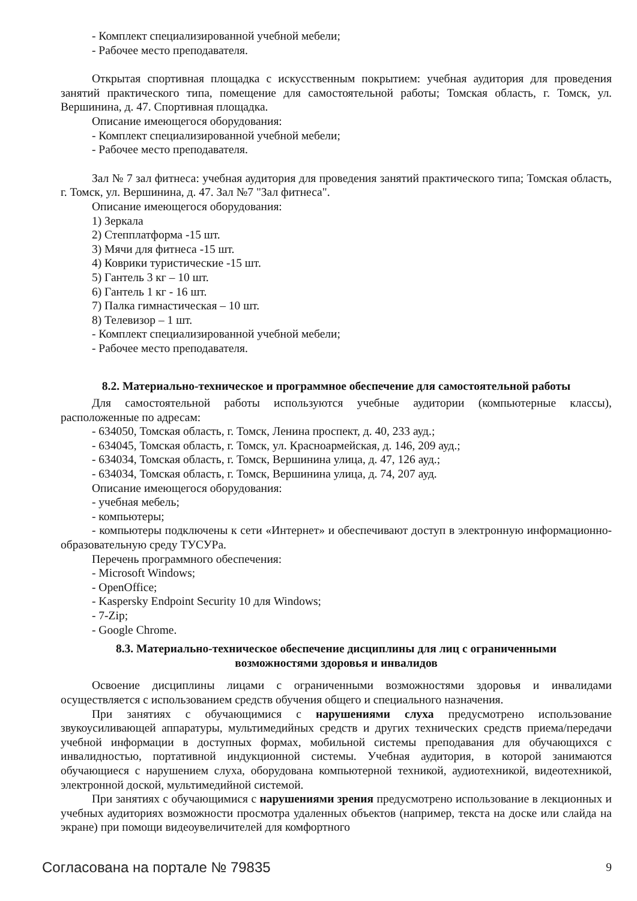- Комплект специализированной учебной мебели;
- Рабочее место преподавателя.
Открытая спортивная площадка с искусственным покрытием: учебная аудитория для проведения занятий практического типа, помещение для самостоятельной работы; Томская область, г. Томск, ул. Вершинина, д. 47. Спортивная площадка.
Описание имеющегося оборудования:
- Комплект специализированной учебной мебели;
- Рабочее место преподавателя.
Зал № 7 зал фитнеса: учебная аудитория для проведения занятий практического типа; Томская область, г. Томск, ул. Вершинина, д. 47. Зал №7 "Зал фитнеса".
Описание имеющегося оборудования:
1) Зеркала
2) Степплатформа -15 шт.
3) Мячи для фитнеса -15 шт.
4) Коврики туристические -15 шт.
5) Гантель 3 кг – 10 шт.
6) Гантель 1 кг - 16 шт.
7) Палка гимнастическая – 10 шт.
8) Телевизор – 1 шт.
- Комплект специализированной учебной мебели;
- Рабочее место преподавателя.
8.2. Материально-техническое и программное обеспечение для самостоятельной работы
Для самостоятельной работы используются учебные аудитории (компьютерные классы), расположенные по адресам:
- 634050, Томская область, г. Томск, Ленина проспект, д. 40, 233 ауд.;
- 634045, Томская область, г. Томск, ул. Красноармейская, д. 146, 209 ауд.;
- 634034, Томская область, г. Томск, Вершинина улица, д. 47, 126 ауд.;
- 634034, Томская область, г. Томск, Вершинина улица, д. 74, 207 ауд.
Описание имеющегося оборудования:
- учебная мебель;
- компьютеры;
- компьютеры подключены к сети «Интернет» и обеспечивают доступ в электронную информационно-образовательную среду ТУСУРа.
Перечень программного обеспечения:
- Microsoft Windows;
- OpenOffice;
- Kaspersky Endpoint Security 10 для Windows;
- 7-Zip;
- Google Chrome.
8.3. Материально-техническое обеспечение дисциплины для лиц с ограниченными
возможностями здоровья и инвалидов
Освоение дисциплины лицами с ограниченными возможностями здоровья и инвалидами осуществляется с использованием средств обучения общего и специального назначения.
При занятиях с обучающимися с нарушениями слуха предусмотрено использование звукоусиливающей аппаратуры, мультимедийных средств и других технических средств приема/передачи учебной информации в доступных формах, мобильной системы преподавания для обучающихся с инвалидностью, портативной индукционной системы. Учебная аудитория, в которой занимаются обучающиеся с нарушением слуха, оборудована компьютерной техникой, аудиотехникой, видеотехникой, электронной доской, мультимедийной системой.
При занятиях с обучающимися с нарушениями зрения предусмотрено использование в лекционных и учебных аудиториях возможности просмотра удаленных объектов (например, текста на доске или слайда на экране) при помощи видеоувеличителей для комфортного
Согласована на портале № 79835 9